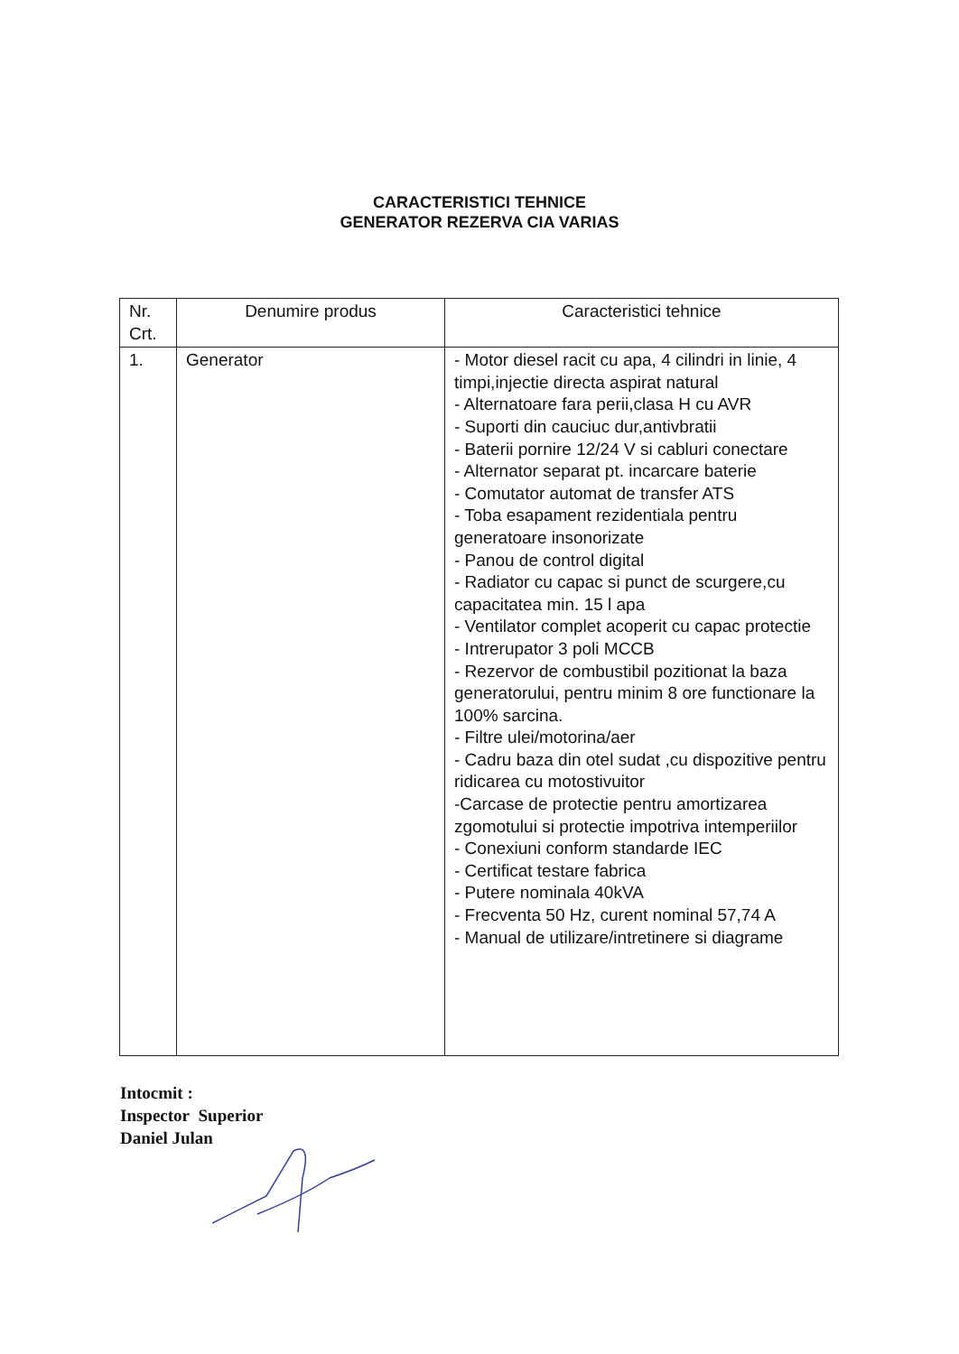CARACTERISTICI TEHNICE
GENERATOR REZERVA CIA VARIAS
| Nr. Crt. | Denumire produs | Caracteristici tehnice |
| 1. | Generator | - Motor diesel racit cu apa, 4 cilindri in linie, 4 timpi,injectie directa aspirat natural - Alternatoare fara perii,clasa H cu AVR - Suporti din cauciuc dur,antivbratii - Baterii pornire 12/24 V si cabluri conectare - Alternator separat pt. incarcare baterie - Comutator automat de transfer ATS - Toba esapament rezidentiala pentru generatoare insonorizate - Panou de control digital - Radiator cu capac si punct de scurgere,cu capacitatea min. 15 l apa - Ventilator complet acoperit cu capac protectie - Intrerupator 3 poli MCCB - Rezervor de combustibil pozitionat la baza generatorului, pentru minim 8 ore functionare la 100% sarcina. - Filtre ulei/motorina/aer - Cadru baza din otel sudat ,cu dispozitive pentru ridicarea cu motostivuitor -Carcase de protectie pentru amortizarea zgomotului si protectie impotriva intemperiilor - Conexiuni conform standarde IEC - Certificat testare fabrica - Putere nominala 40kVA - Frecventa 50 Hz, curent nominal 57,74 A - Manual de utilizare/intretinere si diagrame |
Intocmit :
Inspector Superior
Daniel Julan